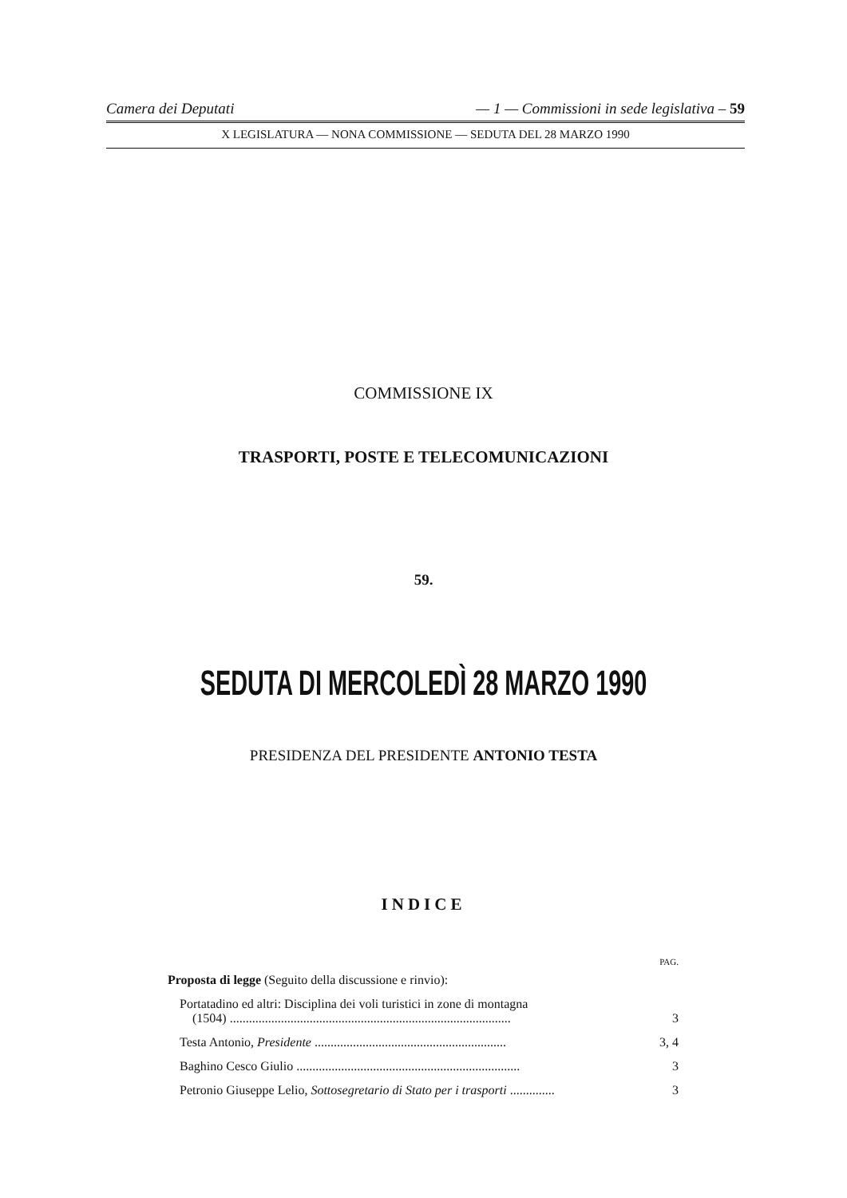Camera dei Deputati — 1 — Commissioni in sede legislativa – 59
X LEGISLATURA — NONA COMMISSIONE — SEDUTA DEL 28 MARZO 1990
COMMISSIONE IX
TRASPORTI, POSTE E TELECOMUNICAZIONI
59.
SEDUTA DI MERCOLEDÌ 28 MARZO 1990
PRESIDENZA DEL PRESIDENTE ANTONIO TESTA
INDICE
PAG.
Proposta di legge (Seguito della discussione e rinvio):
Portatadino ed altri: Disciplina dei voli turistici in zone di montagna
(1504) ........................................................................................ 3
Testa Antonio, Presidente ............................................................ 3, 4
Baghino Cesco Giulio ...................................................................... 3
Petronio Giuseppe Lelio, Sottosegretario di Stato per i trasporti .............. 3